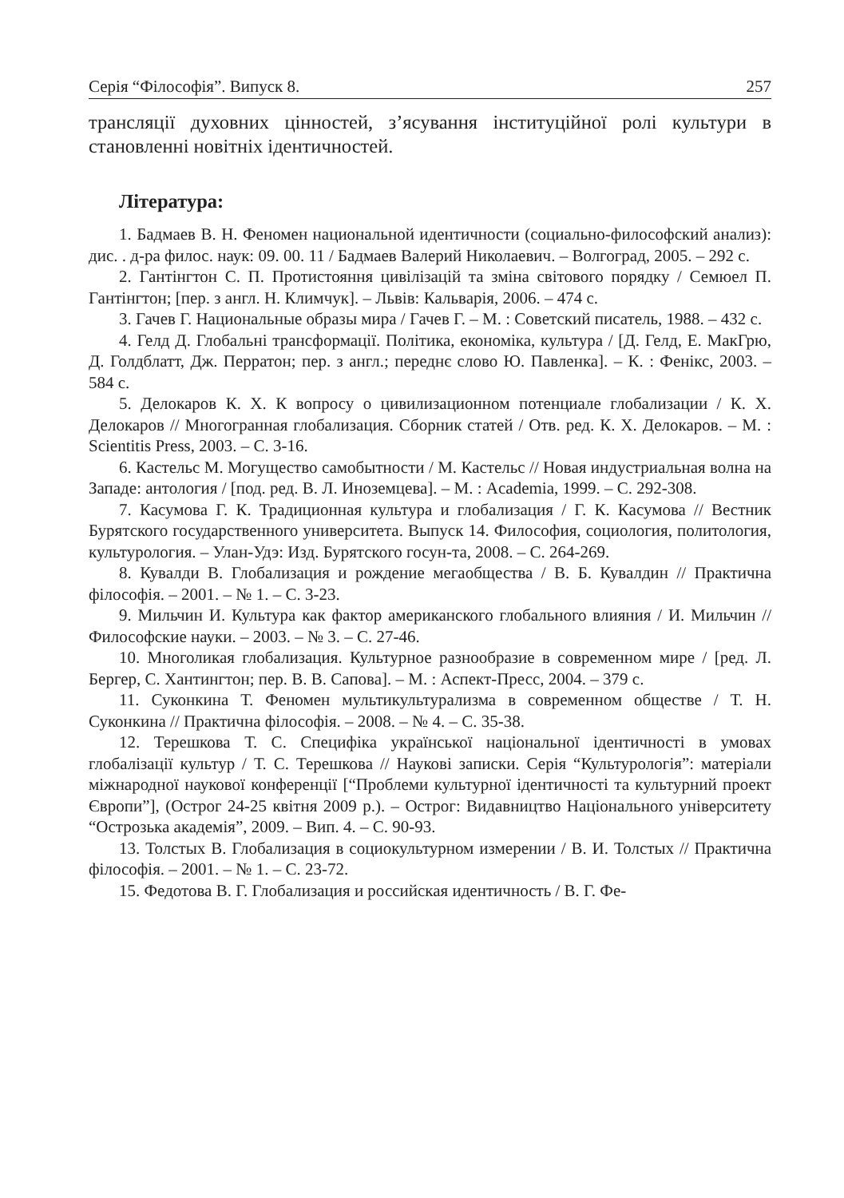Серія “Філософія”. Випуск 8. 257
трансляції духовних цінностей, з’ясування інституційної ролі культури в становленні новітніх ідентичностей.
Література:
1. Бадмаев В. Н. Феномен национальной идентичности (социально-философский анализ): дис. . д-ра филос. наук: 09. 00. 11 / Бадмаев Валерий Николаевич. – Волгоград, 2005. – 292 с.
2. Гантінгтон С. П. Протистояння цивілізацій та зміна світового порядку / Семюел П. Гантінгтон; [пер. з англ. Н. Климчук]. – Львів: Кальварія, 2006. – 474 с.
3. Гачев Г. Национальные образы мира / Гачев Г. – М. : Советский писатель, 1988. – 432 с.
4. Гелд Д. Глобальні трансформації. Політика, економіка, культура / [Д. Гелд, Е. МакГрю, Д. Голдблатт, Дж. Перратон; пер. з англ.; переднє слово Ю. Павленка]. – К. : Фенікс, 2003. – 584 с.
5. Делокаров К. Х. К вопросу о цивилизационном потенциале глобализации / К. Х. Делокаров // Многогранная глобализация. Сборник статей / Отв. ред. К. Х. Делокаров. – М. : Scientitis Press, 2003. – С. 3-16.
6. Кастельс М. Могущество самобытности / М. Кастельс // Новая индустриальная волна на Западе: антология / [под. ред. В. Л. Иноземцева]. – М. : Academia, 1999. – С. 292-308.
7. Касумова Г. К. Традиционная культура и глобализация / Г. К. Касумова // Вестник Бурятского государственного университета. Выпуск 14. Философия, социология, политология, культурология. – Улан-Удэ: Изд. Бурятского госун-та, 2008. – С. 264-269.
8. Кувалди В. Глобализация и рождение мегаобщества / В. Б. Кувалдин // Практична філософія. – 2001. – № 1. – С. 3-23.
9. Мильчин И. Культура как фактор американского глобального влияния / И. Мильчин // Философские науки. – 2003. – № 3. – С. 27-46.
10. Многоликая глобализация. Культурное разнообразие в современном мире / [ред. Л. Бергер, С. Хантингтон; пер. В. В. Сапова]. – М. : Аспект-Пресс, 2004. – 379 с.
11. Суконкина Т. Феномен мультикультурализма в современном обществе / Т. Н. Суконкина // Практична філософія. – 2008. – № 4. – С. 35-38.
12. Терешкова Т. С. Специфіка української національної ідентичності в умовах глобалізації культур / Т. С. Терешкова // Наукові записки. Серія “Культурологія”: матеріали міжнародної наукової конференції [“Проблеми культурної ідентичності та культурний проект Європи”], (Острог 24-25 квітня 2009 р.). – Острог: Видавництво Національного університету “Острозька академія”, 2009. – Вип. 4. – С. 90-93.
13. Толстых В. Глобализация в социокультурном измерении / В. И. Толстых // Практична філософія. – 2001. – № 1. – С. 23-72.
15. Федотова В. Г. Глобализация и российская идентичность / В. Г. Фе-